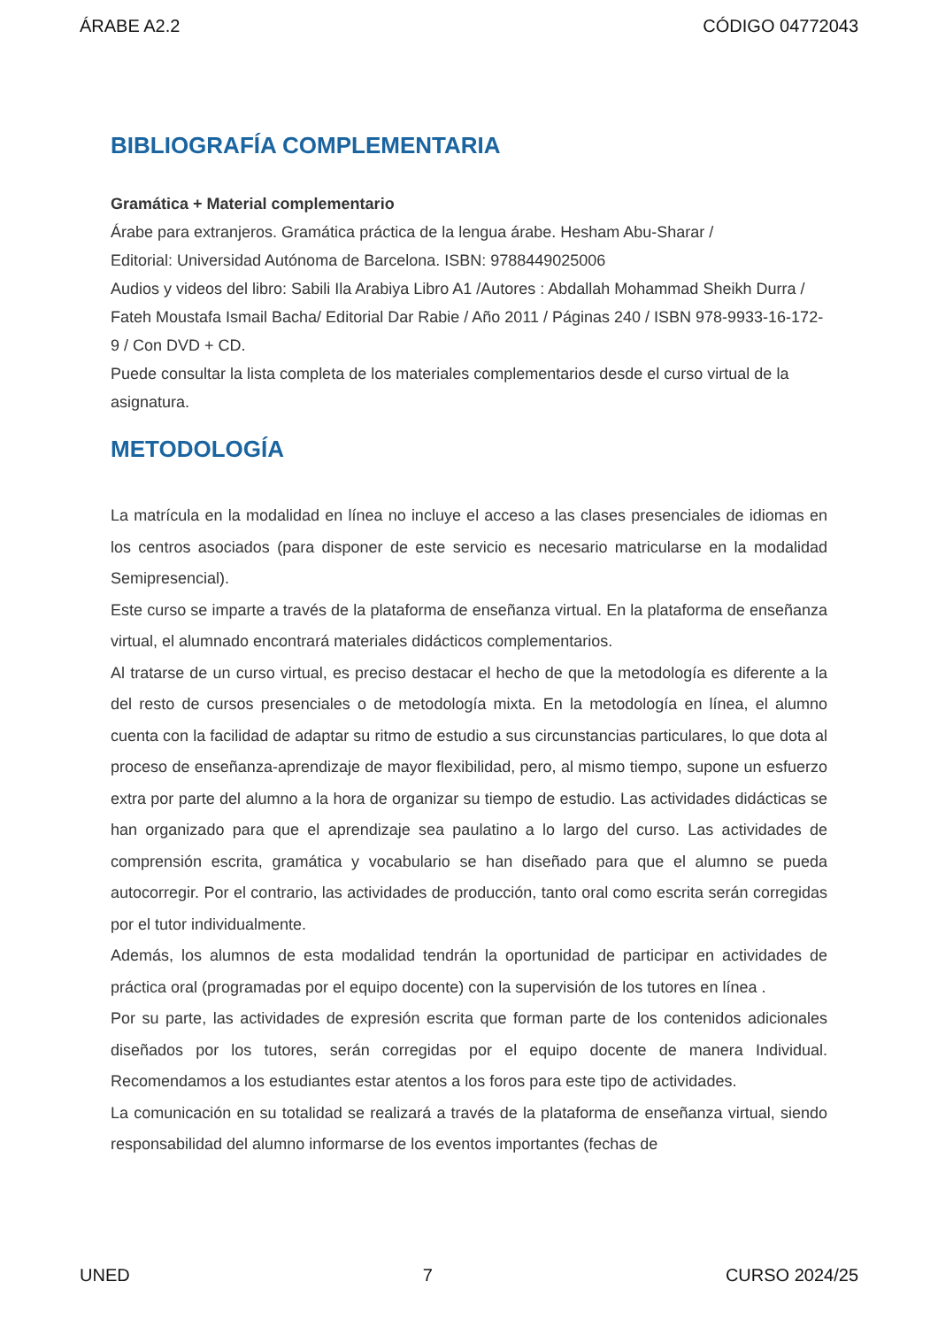ÁRABE A2.2 CÓDIGO 04772043
BIBLIOGRAFÍA COMPLEMENTARIA
Gramática + Material complementario
Árabe para extranjeros. Gramática práctica de la lengua árabe. Hesham Abu-Sharar /
Editorial: Universidad Autónoma de Barcelona. ISBN: 9788449025006
Audios y videos del libro: Sabili Ila Arabiya Libro A1 /Autores : Abdallah Mohammad Sheikh Durra / Fateh Moustafa Ismail Bacha/ Editorial Dar Rabie / Año 2011 / Páginas 240 / ISBN 978-9933-16-172-9 / Con DVD + CD.
Puede consultar la lista completa de los materiales complementarios desde el curso virtual de la asignatura.
METODOLOGÍA
La matrícula en la modalidad en línea no incluye el acceso a las clases presenciales de idiomas en los centros asociados (para disponer de este servicio es necesario matricularse en la modalidad Semipresencial).
Este curso se imparte a través de la plataforma de enseñanza virtual. En la plataforma de enseñanza virtual, el alumnado encontrará materiales didácticos complementarios.
Al tratarse de un curso virtual, es preciso destacar el hecho de que la metodología es diferente a la del resto de cursos presenciales o de metodología mixta. En la metodología en línea, el alumno cuenta con la facilidad de adaptar su ritmo de estudio a sus circunstancias particulares, lo que dota al proceso de enseñanza-aprendizaje de mayor flexibilidad, pero, al mismo tiempo, supone un esfuerzo extra por parte del alumno a la hora de organizar su tiempo de estudio. Las actividades didácticas se han organizado para que el aprendizaje sea paulatino a lo largo del curso. Las actividades de comprensión escrita, gramática y vocabulario se han diseñado para que el alumno se pueda autocorregir. Por el contrario, las actividades de producción, tanto oral como escrita serán corregidas por el tutor individualmente.
Además, los alumnos de esta modalidad tendrán la oportunidad de participar en actividades de práctica oral (programadas por el equipo docente) con la supervisión de los tutores en línea .
Por su parte, las actividades de expresión escrita que forman parte de los contenidos adicionales diseñados por los tutores, serán corregidas por el equipo docente de manera Individual. Recomendamos a los estudiantes estar atentos a los foros para este tipo de actividades.
La comunicación en su totalidad se realizará a través de la plataforma de enseñanza virtual, siendo responsabilidad del alumno informarse de los eventos importantes (fechas de
UNED 7 CURSO 2024/25